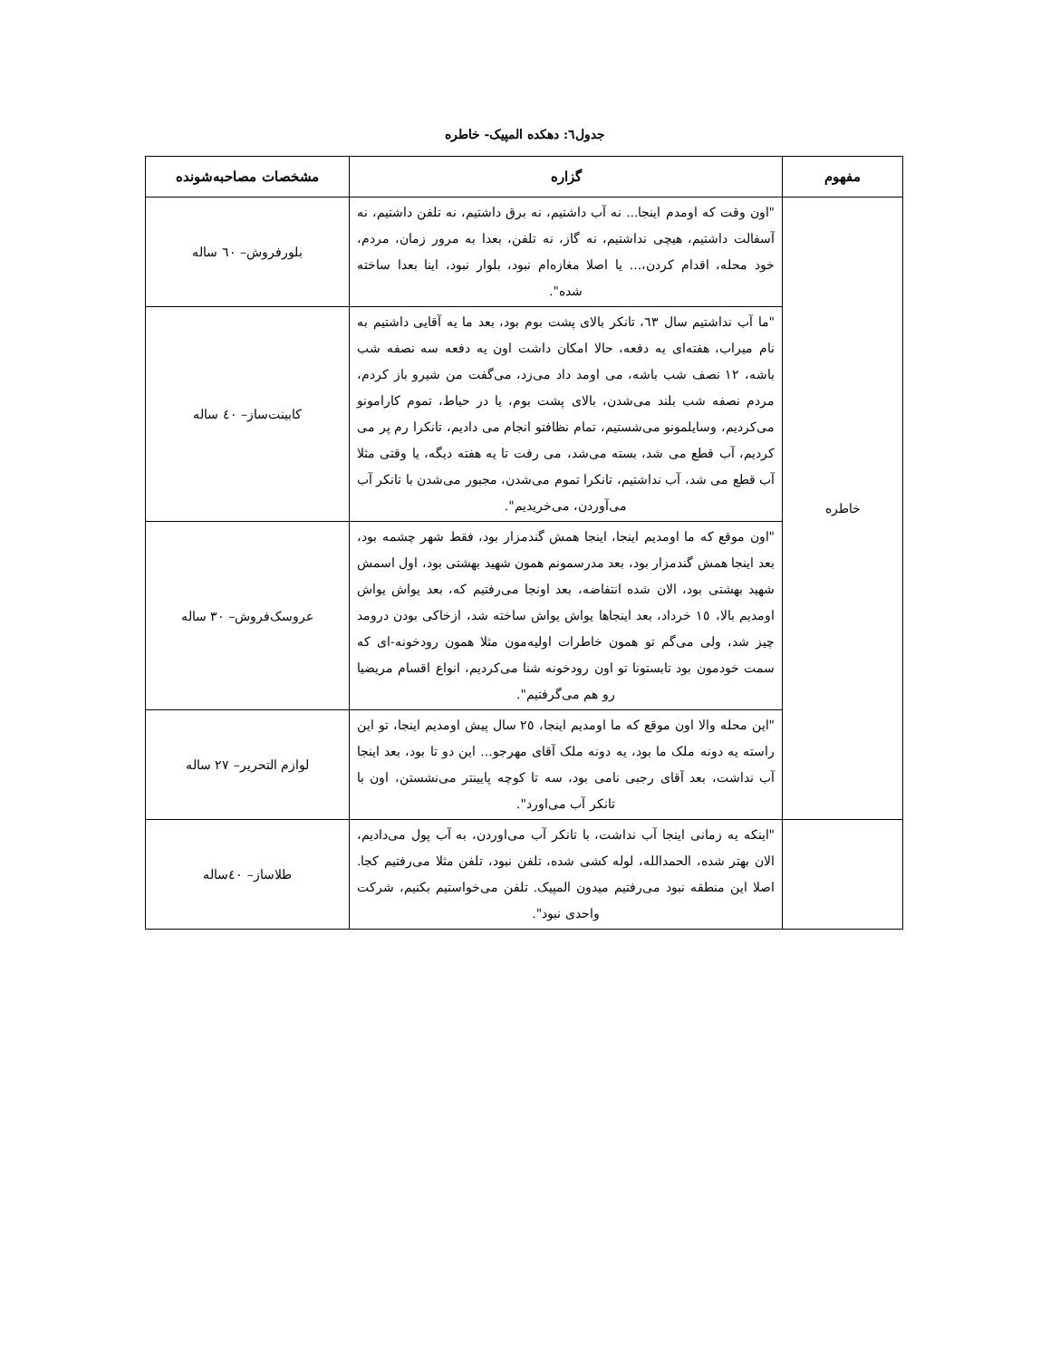جدول٦: دهکده المپیک- خاطره
| مفهوم | گزاره | مشخصات مصاحبه‌شونده |
| --- | --- | --- |
| خاطره | "اون وقت که اومدم اینجا... نه آب داشتیم، نه برق داشتیم، نه تلفن داشتیم، نه آسفالت داشتیم، هیچی نداشتیم، نه گاز، نه تلفن، بعدا به مرور زمان، مردم، خود محله، اقدام کردن،... یا اصلا مغازه‌ام نبود، بلوار نبود، اینا بعدا ساخته شده". | بلورفروش– ٦٠ ساله |
| | "ما آب نداشتیم سال ٦٣، تانکر بالای پشت بوم بود، بعد ما یه آقایی داشتیم به نام میراب، هفته‌ای یه دفعه، حالا امکان داشت اون یه دفعه سه نصفه شب باشه، ١٢ نصف شب باشه، می اومد داد می‌زد، می‌گفت من شیرو باز کردم، مردم نصفه شب بلند می‌شدن، بالای پشت بوم، یا در حیاط، تموم کارامونو می‌کردیم، وسایلمونو می‌شستیم، تمام نظافتو انجام می دادیم، تانکرا رم پر می کردیم، آب قطع می شد، بسته می‌شد، می رفت تا یه هفته دیگه، یا وقتی مثلا آب قطع می شد، آب نداشتیم، تانکرا تموم می‌شدن، مجبور می‌شدن با تانکر آب می‌آوردن، می‌خریدیم". | کابینت‌ساز– ٤٠ ساله |
| | "اون موقع که ما اومدیم اینجا، اینجا همش گندمزار بود، فقط شهر چشمه بود، بعد اینجا همش گندمزار بود، بعد مدرسمونم همون شهید بهشتی بود، اول اسمش شهید بهشتی بود، الان شده انتفاضه، بعد اونجا می‌رفتیم که، بعد یواش یواش اومدیم بالا، ١٥ خرداد، بعد اینجاها یواش یواش ساخته شد، ازخاکی بودن درومد چیز شد، ولی می‌گم تو همون خاطرات اولیه‌مون مثلا همون رودخونه-ای که سمت خودمون بود تابستونا تو اون رودخونه شنا می‌کردیم، انواع اقسام مریضیا رو هم می‌گرفتیم". | عروسک‌فروش– ٣٠ ساله |
| | "این محله والا اون موقع که ما اومدیم اینجا، ٢٥ سال پیش اومدیم اینجا، تو این راسته یه دونه ملک ما بود، یه دونه ملک آقای مهرجو... این دو تا بود، بعد اینجا آب نداشت، بعد آقای رجبی نامی بود، سه تا کوچه پایینتر می‌نشستن، اون با تانکر آب می‌اورد". | لوازم التحریر– ٢٧ ساله |
| | "اینکه یه زمانی اینجا آب نداشت، با تانکر آب می‌اوردن، به آب پول می‌دادیم، الان بهتر شده، الحمدالله، لوله کشی شده، تلفن نبود، تلفن مثلا می‌رفتیم کجا. اصلا این منطقه نبود می‌رفتیم میدون المپیک. تلفن می‌خواستیم بکنیم، شرکت واحدی نبود". | طلاساز– ٤٠ساله |